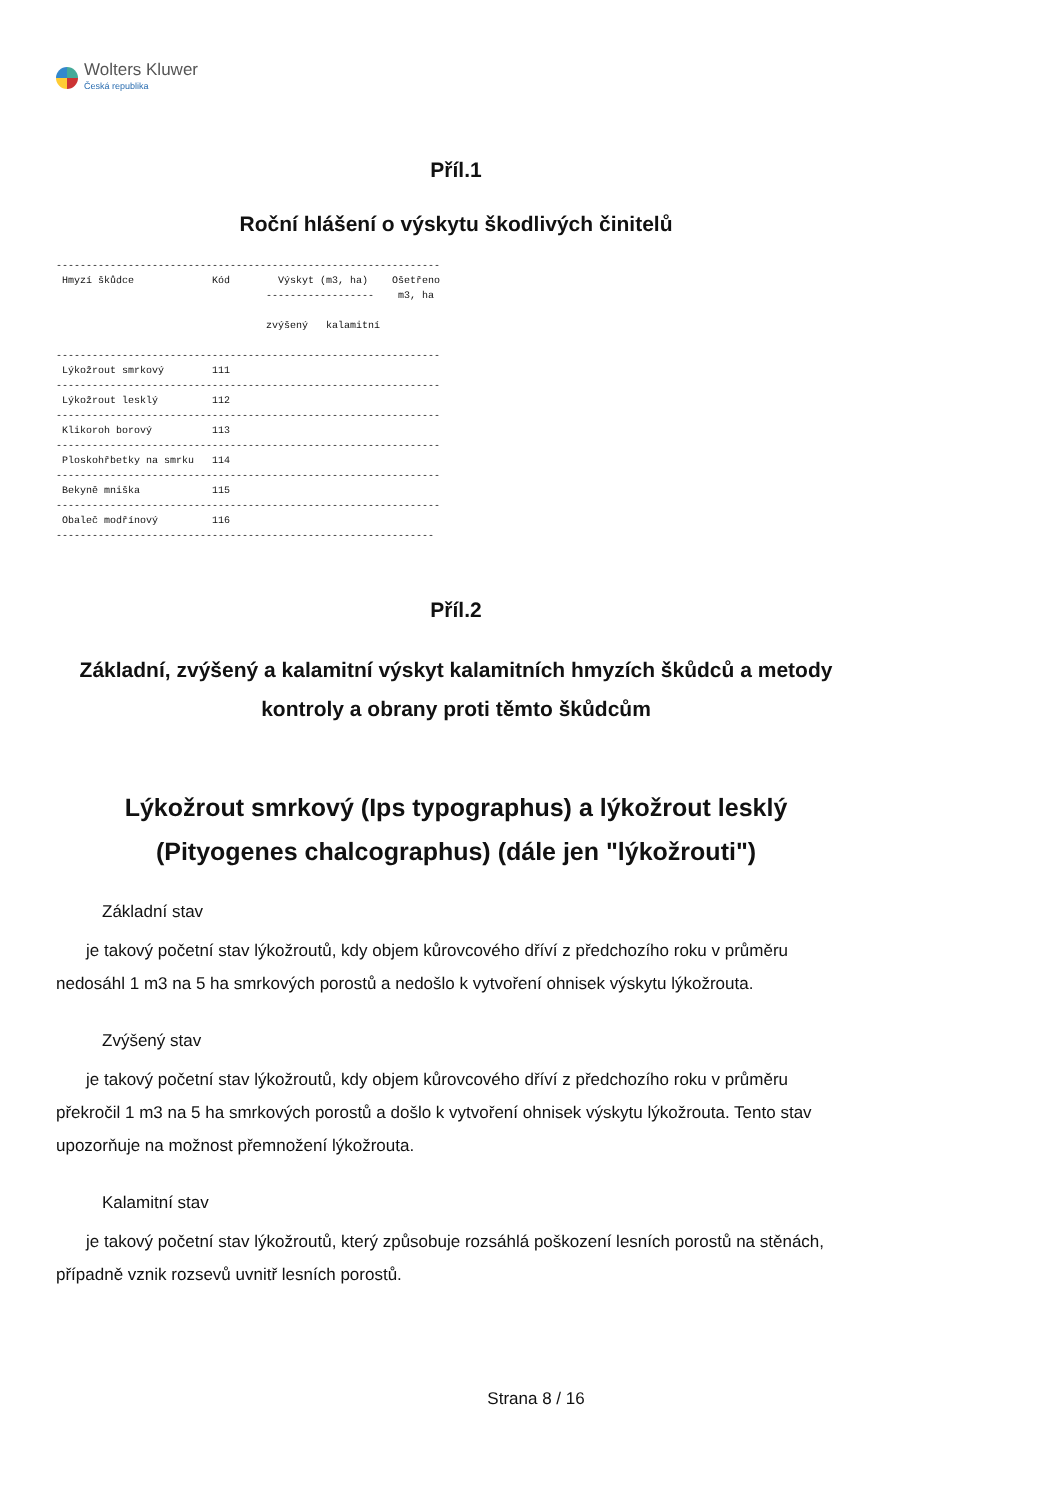Wolters Kluwer
Česká republika
Příl.1
Roční hlášení o výskytu škodlivých činitelů
----------------------------------------------------------------
 Hmyzí škůdce             Kód        Výskyt (m3, ha)    Ošetřeno
                                   ------------------    m3, ha

                                   zvýšený   kalamitní

----------------------------------------------------------------
 Lýkožrout smrkový        111
----------------------------------------------------------------
 Lýkožrout lesklý         112
----------------------------------------------------------------
 Klikoroh borový          113
----------------------------------------------------------------
 Ploskohřbetky na smrku   114
----------------------------------------------------------------
 Bekyně mniška            115
----------------------------------------------------------------
 Obaleč modřínový         116
---------------------------------------------------------------
Příl.2
Základní, zvýšený a kalamitní výskyt kalamitních hmyzích škůdců a metody kontroly a obrany proti těmto škůdcům
Lýkožrout smrkový (Ips typographus) a lýkožrout lesklý (Pityogenes chalcographus) (dále jen "lýkožrouti")
Základní stav
je takový početní stav lýkožroutů, kdy objem kůrovcového dříví z předchozího roku v průměru nedosáhl 1 m3 na 5 ha smrkových porostů a nedošlo k vytvoření ohnisek výskytu lýkožrouta.
Zvýšený stav
je takový početní stav lýkožroutů, kdy objem kůrovcového dříví z předchozího roku v průměru překročil 1 m3 na 5 ha smrkových porostů a došlo k vytvoření ohnisek výskytu lýkožrouta. Tento stav upozorňuje na možnost přemnožení lýkožrouta.
Kalamitní stav
je takový početní stav lýkožroutů, který způsobuje rozsáhlá poškození lesních porostů na stěnách, případně vznik rozsevů uvnitř lesních porostů.
Strana 8 / 16